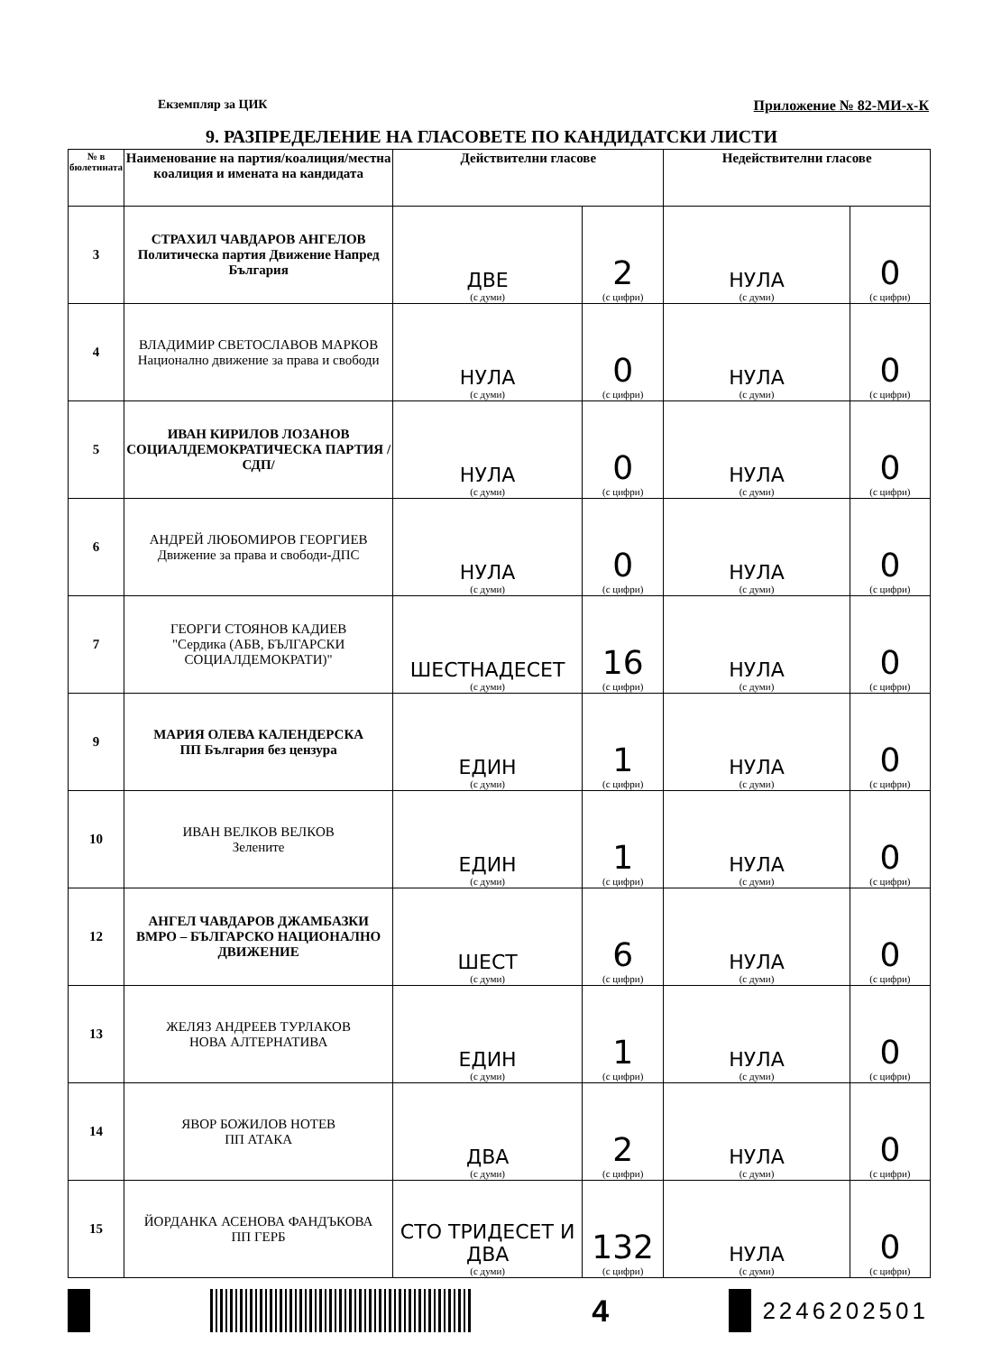Екземпляр за ЦИК Приложение № 82-МИ-х-К
9. РАЗПРЕДЕЛЕНИЕ НА ГЛАСОВЕТЕ ПО КАНДИДАТСКИ ЛИСТИ
| № в бюлетината | Наименование на партия/коалиция/местна коалиция и имената на кандидата | Действителни гласове | | Недействителни гласове | |
| --- | --- | --- | --- | --- | --- |
| 3 | СТРАХИЛ ЧАВДАРОВ АНГЕЛОВ Политическа партия Движение Напред България | ДВЕ (с думи) | 2 (с цифри) | НУЛА (с думи) | 0 (с цифри) |
| 4 | ВЛАДИМИР СВЕТОСЛАВОВ МАРКОВ Национално движение за права и свободи | НУЛА (с думи) | 0 (с цифри) | НУЛА (с думи) | 0 (с цифри) |
| 5 | ИВАН КИРИЛОВ ЛОЗАНОВ СОЦИАЛДЕМОКРАТИЧЕСКА ПАРТИЯ /СДП/ | НУЛА (с думи) | 0 (с цифри) | НУЛА (с думи) | 0 (с цифри) |
| 6 | АНДРЕЙ ЛЮБОМИРОВ ГЕОРГИЕВ Движение за права и свободи-ДПС | НУЛА (с думи) | 0 (с цифри) | НУЛА (с думи) | 0 (с цифри) |
| 7 | ГЕОРГИ СТОЯНОВ КАДИЕВ "Сердика (АБВ, БЪЛГАРСКИ СОЦИАЛДЕМОКРАТИ)" | ШЕСТНАДЕСЕТ (с думи) | 16 (с цифри) | НУЛА (с думи) | 0 (с цифри) |
| 9 | МАРИЯ ОЛЕВА КАЛЕНДЕРСКА ПП България без цензура | ЕДИН (с думи) | 1 (с цифри) | НУЛА (с думи) | 0 (с цифри) |
| 10 | ИВАН ВЕЛКОВ ВЕЛКОВ Зелените | ЕДИН (с думи) | 1 (с цифри) | НУЛА (с думи) | 0 (с цифри) |
| 12 | АНГЕЛ ЧАВДАРОВ ДЖАМБАЗКИ ВМРО – БЪЛГАРСКО НАЦИОНАЛНО ДВИЖЕНИЕ | ШЕСТ (с думи) | 6 (с цифри) | НУЛА (с думи) | 0 (с цифри) |
| 13 | ЖЕЛЯЗ АНДРЕЕВ ТУРЛАКОВ НОВА АЛТЕРНАТИВА | ЕДИН (с думи) | 1 (с цифри) | НУЛА (с думи) | 0 (с цифри) |
| 14 | ЯВОР БОЖИЛОВ НОТЕВ ПП АТАКА | ДВА (с думи) | 2 (с цифри) | НУЛА (с думи) | 0 (с цифри) |
| 15 | ЙОРДАНКА АСЕНОВА ФАНДЪКОВА ПП ГЕРБ | СТО ТРИДЕСЕТ И ДВА (с думи) | 132 (с цифри) | НУЛА (с думи) | 0 (с цифри) |
4 2246202501